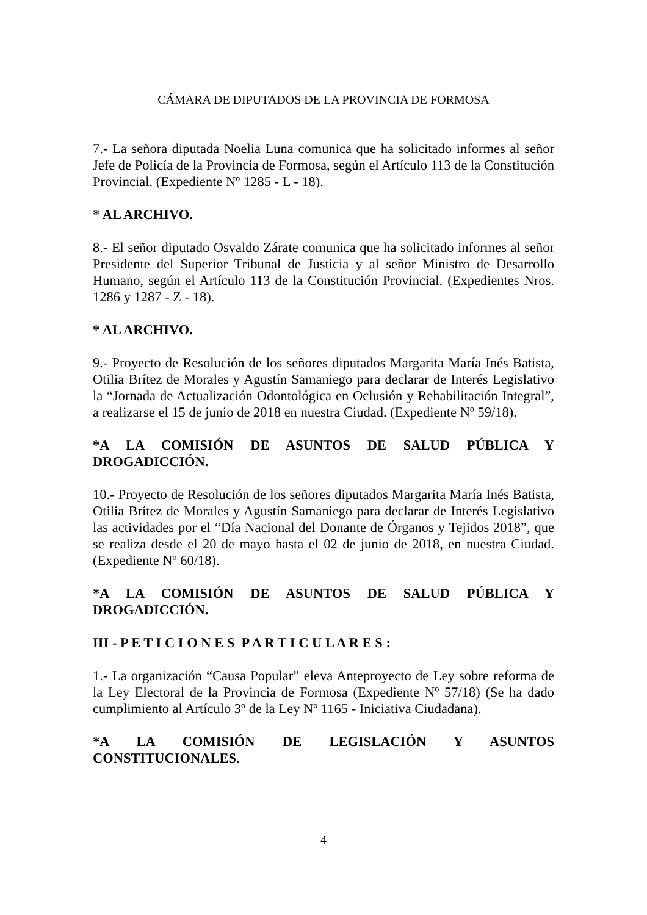CÁMARA DE DIPUTADOS DE LA PROVINCIA DE FORMOSA
7.- La señora diputada Noelia Luna comunica que ha solicitado informes al señor Jefe de Policía de la Provincia de Formosa, según el Artículo 113 de la Constitución Provincial. (Expediente Nº 1285 - L - 18).
* AL ARCHIVO.
8.- El señor diputado Osvaldo Zárate comunica que ha solicitado informes al señor Presidente del Superior Tribunal de Justicia y al señor Ministro de Desarrollo Humano, según el Artículo 113 de la Constitución Provincial. (Expedientes Nros. 1286 y 1287 - Z - 18).
* AL ARCHIVO.
9.- Proyecto de Resolución de los señores diputados Margarita María Inés Batista, Otilia Brítez de Morales y Agustín Samaniego para declarar de Interés Legislativo la “Jornada de Actualización Odontológica en Oclusión y Rehabilitación Integral”, a realizarse el 15 de junio de 2018 en nuestra Ciudad. (Expediente Nº 59/18).
*A LA COMISIÓN DE ASUNTOS DE SALUD PÚBLICA Y DROGADICCIÓN.
10.- Proyecto de Resolución de los señores diputados Margarita María Inés Batista, Otilia Brítez de Morales y Agustín Samaniego para declarar de Interés Legislativo las actividades por el “Día Nacional del Donante de Órganos y Tejidos 2018”, que se realiza desde el 20 de mayo hasta el 02 de junio de 2018, en nuestra Ciudad. (Expediente Nº 60/18).
*A LA COMISIÓN DE ASUNTOS DE SALUD PÚBLICA Y DROGADICCIÓN.
III - P E T I C I O N E S P A R T I C U L A R E S :
1.- La organización “Causa Popular” eleva Anteproyecto de Ley sobre reforma de la Ley Electoral de la Provincia de Formosa (Expediente Nº 57/18) (Se ha dado cumplimiento al Artículo 3º de la Ley Nº 1165 - Iniciativa Ciudadana).
*A LA COMISIÓN DE LEGISLACIÓN Y ASUNTOS CONSTITUCIONALES.
4